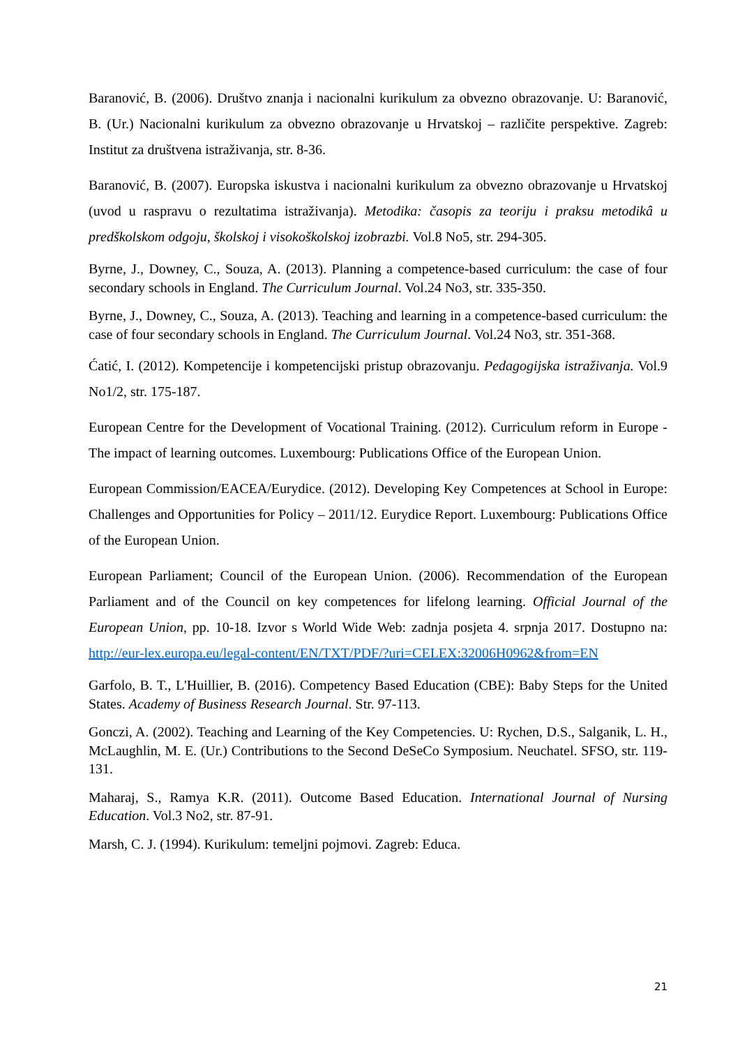Baranović, B. (2006). Društvo znanja i nacionalni kurikulum za obvezno obrazovanje. U: Baranović, B. (Ur.) Nacionalni kurikulum za obvezno obrazovanje u Hrvatskoj – različite perspektive. Zagreb: Institut za društvena istraživanja, str. 8-36.
Baranović, B. (2007). Europska iskustva i nacionalni kurikulum za obvezno obrazovanje u Hrvatskoj (uvod u raspravu o rezultatima istraživanja). Metodika: časopis za teoriju i praksu metodikâ u predškolskom odgoju, školskoj i visokoškolskoj izobrazbi. Vol.8 No5, str. 294-305.
Byrne, J., Downey, C., Souza, A. (2013). Planning a competence-based curriculum: the case of four secondary schools in England. The Curriculum Journal. Vol.24 No3, str. 335-350.
Byrne, J., Downey, C., Souza, A. (2013). Teaching and learning in a competence-based curriculum: the case of four secondary schools in England. The Curriculum Journal. Vol.24 No3, str. 351-368.
Ćatić, I. (2012). Kompetencije i kompetencijski pristup obrazovanju. Pedagogijska istraživanja. Vol.9 No1/2, str. 175-187.
European Centre for the Development of Vocational Training. (2012). Curriculum reform in Europe - The impact of learning outcomes. Luxembourg: Publications Office of the European Union.
European Commission/EACEA/Eurydice. (2012). Developing Key Competences at School in Europe: Challenges and Opportunities for Policy – 2011/12. Eurydice Report. Luxembourg: Publications Office of the European Union.
European Parliament; Council of the European Union. (2006). Recommendation of the European Parliament and of the Council on key competences for lifelong learning. Official Journal of the European Union, pp. 10-18. Izvor s World Wide Web: zadnja posjeta 4. srpnja 2017. Dostupno na: http://eur-lex.europa.eu/legal-content/EN/TXT/PDF/?uri=CELEX:32006H0962&from=EN
Garfolo, B. T., L'Huillier, B. (2016). Competency Based Education (CBE): Baby Steps for the United States. Academy of Business Research Journal. Str. 97-113.
Gonczi, A. (2002). Teaching and Learning of the Key Competencies. U: Rychen, D.S., Salganik, L. H., McLaughlin, M. E. (Ur.) Contributions to the Second DeSeCo Symposium. Neuchatel. SFSO, str. 119-131.
Maharaj, S., Ramya K.R. (2011). Outcome Based Education. International Journal of Nursing Education. Vol.3 No2, str. 87-91.
Marsh, C. J. (1994). Kurikulum: temeljni pojmovi. Zagreb: Educa.
21